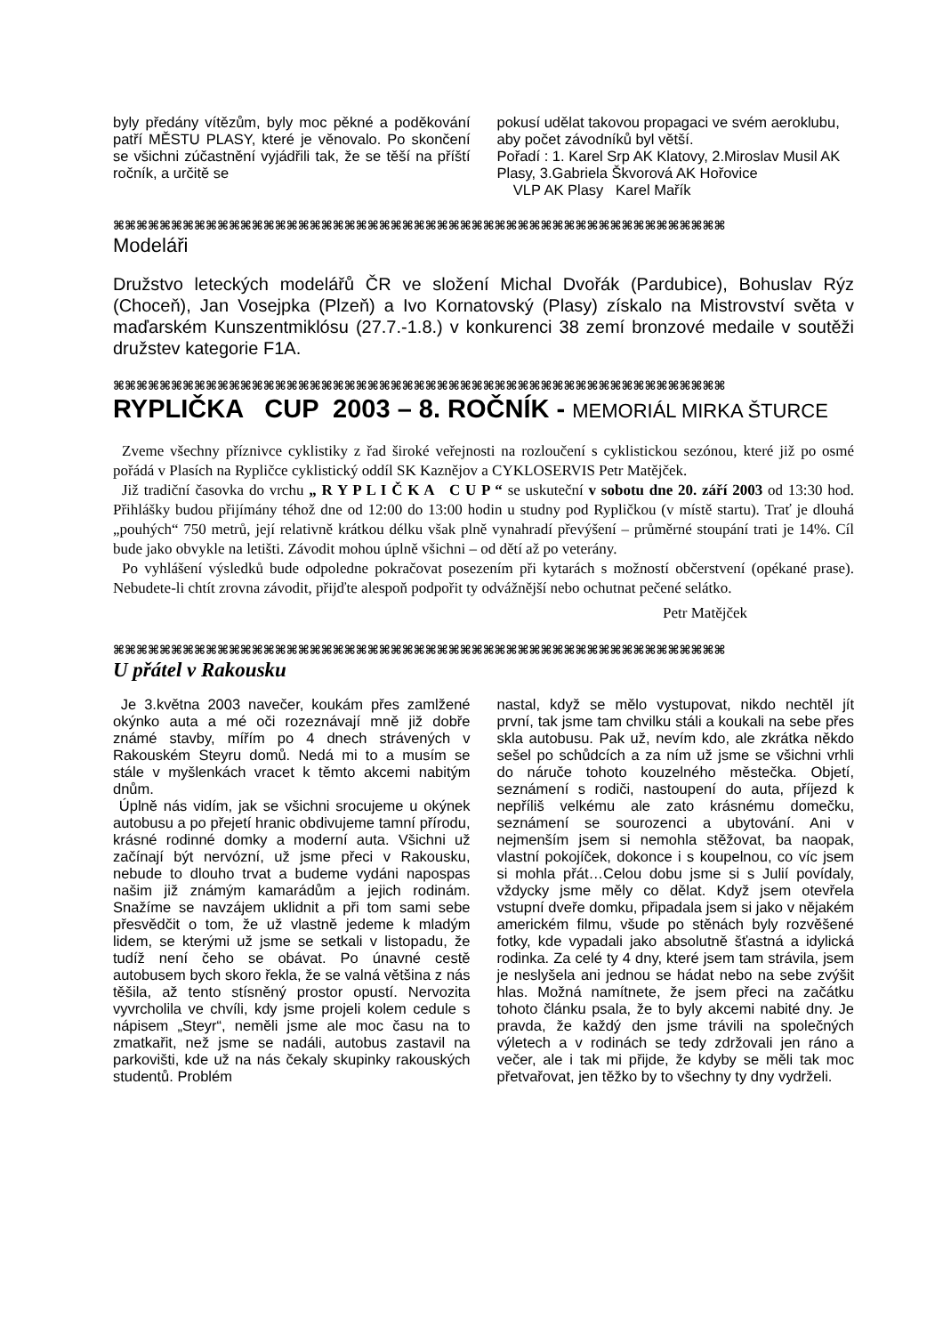byly předány vítězům, byly moc pěkné a poděkování patří MĚSTU PLASY, které je věnovalo. Po skončení se všichni zúčastnění vyjádřili tak, že se těší na příští ročník, a určitě se
pokusí udělat takovou propagaci ve svém aeroklubu, aby počet závodníků byl větší.
Pořadí : 1. Karel Srp AK Klatovy, 2.Miroslav Musil AK Plasy, 3.Gabriela Škvorová AK Hořovice
VLP AK Plasy Karel Mařík
⌘⌘⌘⌘⌘⌘⌘⌘⌘⌘⌘⌘⌘⌘⌘⌘⌘⌘⌘⌘⌘⌘⌘⌘⌘⌘⌘⌘⌘⌘⌘⌘⌘⌘⌘⌘⌘⌘⌘⌘⌘⌘⌘⌘⌘⌘⌘⌘⌘⌘⌘⌘⌘
Modeláři
Družstvo leteckých modelářů ČR ve složení Michal Dvořák (Pardubice), Bohuslav Rýz (Choceň), Jan Vosejpka (Plzeň) a Ivo Kornatovský (Plasy) získalo na Mistrovství světa v maďarském Kunszentmiklósu (27.7.-1.8.) v konkurenci 38 zemí bronzové medaile v soutěži družstev kategorie F1A.
⌘⌘⌘⌘⌘⌘⌘⌘⌘⌘⌘⌘⌘⌘⌘⌘⌘⌘⌘⌘⌘⌘⌘⌘⌘⌘⌘⌘⌘⌘⌘⌘⌘⌘⌘⌘⌘⌘⌘⌘⌘⌘⌘⌘⌘⌘⌘⌘⌘⌘⌘⌘⌘
RYPLIČKA CUP 2003 – 8. ROČNÍK - MEMORIÁL MIRKA ŠTURCE
Zveme všechny příznivce cyklistiky z řad široké veřejnosti na rozloučení s cyklistickou sezónou, které již po osmé pořádá v Plasích na Rypličce cyklistický oddíl SK Kaznějov a CYKLOSERVIS Petr Matějček.
Již tradiční časovka do vrchu „ R Y P L I Č K A C U P “ se uskuteční v sobotu dne 20. září 2003 od 13:30 hod. Přihlášky budou přijímány téhož dne od 12:00 do 13:00 hodin u studny pod Rypličkou (v místě startu). Trať je dlouhá „pouhých“ 750 metrů, její relativně krátkou délku však plně vynahradí převýšení – průměrné stoupání trati je 14%. Cíl bude jako obvykle na letišti. Závodit mohou úplně všichni – od dětí až po veterány.
Po vyhlášení výsledků bude odpoledne pokračovat posezením při kytarách s možností občerstvení (opékané prase). Nebudete-li chtít zrovna závodit, přijďte alespoň podpořit ty odvážnější nebo ochutnat pečené selátko.
Petr Matějček
⌘⌘⌘⌘⌘⌘⌘⌘⌘⌘⌘⌘⌘⌘⌘⌘⌘⌘⌘⌘⌘⌘⌘⌘⌘⌘⌘⌘⌘⌘⌘⌘⌘⌘⌘⌘⌘⌘⌘⌘⌘⌘⌘⌘⌘⌘⌘⌘⌘⌘⌘⌘⌘
U přátel v Rakousku
Je 3.května 2003 navečer, koukám přes zamlžené okýnko auta a mé oči rozeznávají mně již dobře známé stavby, mířím po 4 dnech strávených v Rakouském Steyru domů. Nedá mi to a musím se stále v myšlenkách vracet k těmto akcemi nabitým dnům.
Úplně nás vidím, jak se všichni srocujeme u okýnek autobusu a po přejetí hranic obdivujeme tamní přírodu, krásné rodinné domky a moderní auta. Všichni už začínají být nervózní, už jsme přeci v Rakousku, nebude to dlouho trvat a budeme vydáni napospas našim již známým kamarádům a jejich rodinám. Snažíme se navzájem uklidnit a při tom sami sebe přesvědčit o tom, že už vlastně jedeme k mladým lidem, se kterými už jsme se setkali v listopadu, že tudíž není čeho se obávat. Po únavné cestě autobusem bych skoro řekla, že se valná většina z nás těšila, až tento stísněný prostor opustí. Nervozita vyvrcholila ve chvíli, kdy jsme projeli kolem cedule s nápisem „Steyr“, neměli jsme ale moc času na to zmatkařit, než jsme se nadáli, autobus zastavil na parkovišti, kde už na nás čekaly skupinky rakouských studentů. Problém
nastal, když se mělo vystupovat, nikdo nechtěl jít první, tak jsme tam chvilku stáli a koukali na sebe přes skla autobusu. Pak už, nevím kdo, ale zkrátka někdo sešel po schůdcích a za ním už jsme se všichni vrhli do náruče tohoto kouzelného městečka. Objetí, seznámení s rodiči, nastoupení do auta, příjezd k nepříliš velkému ale zato krásnému domečku, seznámení se sourozenci a ubytování. Ani v nejmenším jsem si nemohla stěžovat, ba naopak, vlastní pokojíček, dokonce i s koupelnou, co víc jsem si mohla přát…Celou dobu jsme si s Julií povídaly, vždycky jsme měly co dělat. Když jsem otevřela vstupní dveře domku, připadala jsem si jako v nějakém americkém filmu, všude po stěnách byly rozvěšené fotky, kde vypadali jako absolutně šťastná a idylická rodinka. Za celé ty 4 dny, které jsem tam strávila, jsem je neslyšela ani jednou se hádat nebo na sebe zvýšit hlas. Možná namítnete, že jsem přeci na začátku tohoto článku psala, že to byly akcemi nabité dny. Je pravda, že každý den jsme trávili na společných výletech a v rodinách se tedy zdržovali jen ráno a večer, ale i tak mi přijde, že kdyby se měli tak moc přetvařovat, jen těžko by to všechny ty dny vydrželi.